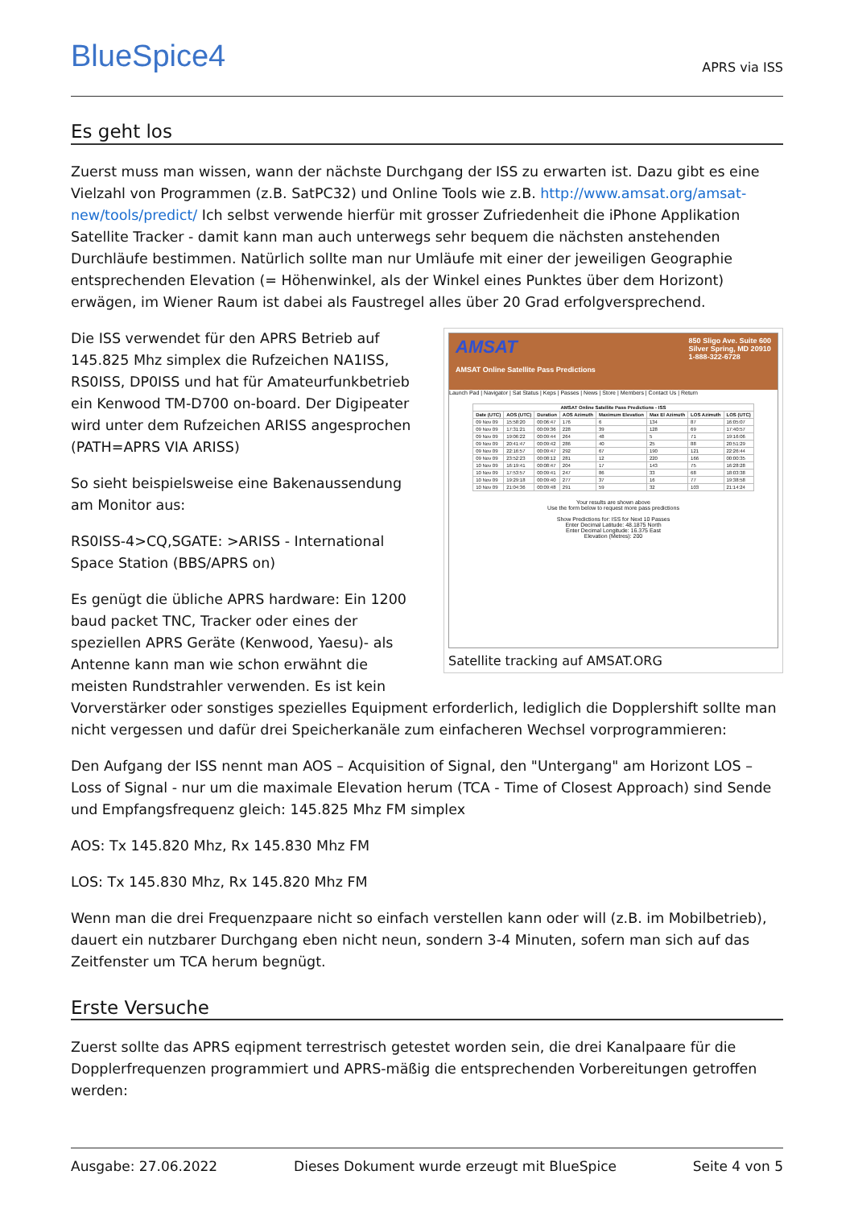BlueSpice4
APRS via ISS
Es geht los
Zuerst muss man wissen, wann der nächste Durchgang der ISS zu erwarten ist. Dazu gibt es eine Vielzahl von Programmen (z.B. SatPC32) und Online Tools wie z.B. http://www.amsat.org/amsat-new/tools/predict/ Ich selbst verwende hierfür mit grosser Zufriedenheit die iPhone Applikation Satellite Tracker - damit kann man auch unterwegs sehr bequem die nächsten anstehenden Durchläufe bestimmen. Natürlich sollte man nur Umläufe mit einer der jeweiligen Geographie entsprechenden Elevation (= Höhenwinkel, als der Winkel eines Punktes über dem Horizont) erwägen, im Wiener Raum ist dabei als Faustregel alles über 20 Grad erfolgversprechend.
AMSAT 850 Sligo Ave. Suite 600
Silver Spring, MD 20910
1-888-322-6728
AMSAT Online Satellite Pass Predictions
Launch Pad | Navigator | Sat Status | Keps | Passes | News | Store | Members | Contact Us | Return
| AMSAT Online Satellite Pass Predictions - ISS | | | | | | | |
| --- | --- | --- | --- | --- | --- | --- | --- |
| Date (UTC) | AOS (UTC) | Duration | AOS Azimuth | Maximum Elevation | Max El Azimuth | LOS Azimuth | LOS (UTC) |
| 09 Nov 09 | 15:58:20 | 00:06:47 | 176 | 6 | 134 | 87 | 16:05:07 |
| 09 Nov 09 | 17:31:21 | 00:09:36 | 228 | 39 | 128 | 69 | 17:40:57 |
| 09 Nov 09 | 19:06:22 | 00:09:44 | 264 | 48 | 5 | 71 | 19:16:06 |
| 09 Nov 09 | 20:41:47 | 00:09:42 | 286 | 40 | 25 | 88 | 20:51:29 |
| 09 Nov 09 | 22:16:57 | 00:09:47 | 292 | 67 | 190 | 121 | 22:26:44 |
| 09 Nov 09 | 23:52:23 | 00:08:12 | 281 | 12 | 220 | 166 | 00:00:35 |
| 10 Nov 09 | 16:19:41 | 00:08:47 | 204 | 17 | 143 | 75 | 16:28:28 |
| 10 Nov 09 | 17:53:57 | 00:09:41 | 247 | 86 | 33 | 68 | 18:03:38 |
| 10 Nov 09 | 19:29:18 | 00:09:40 | 277 | 37 | 16 | 77 | 19:38:58 |
| 10 Nov 09 | 21:04:36 | 00:09:48 | 291 | 59 | 32 | 103 | 21:14:24 |
Your results are shown above
Use the form below to request more pass predictions
Show Predictions for: ISS for Next 10 Passes
Enter Decimal Latitude: 48.1875 North
Enter Decimal Longitude: 16.375 East
Elevation (Metres): 200
Satellite tracking auf AMSAT.ORG
Die ISS verwendet für den APRS Betrieb auf 145.825 Mhz simplex die Rufzeichen NA1ISS, RS0ISS, DP0ISS und hat für Amateurfunkbetrieb ein Kenwood TM-D700 on-board. Der Digipeater wird unter dem Rufzeichen ARISS angesprochen (PATH=APRS VIA ARISS)
So sieht beispielsweise eine Bakenaussendung am Monitor aus:
RS0ISS-4>CQ,SGATE: >ARISS - International Space Station (BBS/APRS on)
Es genügt die übliche APRS hardware: Ein 1200 baud packet TNC, Tracker oder eines der speziellen APRS Geräte (Kenwood, Yaesu)- als Antenne kann man wie schon erwähnt die meisten Rundstrahler verwenden. Es ist kein Vorverstärker oder sonstiges spezielles Equipment erforderlich, lediglich die Dopplershift sollte man nicht vergessen und dafür drei Speicherkanäle zum einfacheren Wechsel vorprogrammieren:
Den Aufgang der ISS nennt man AOS – Acquisition of Signal, den "Untergang" am Horizont LOS – Loss of Signal - nur um die maximale Elevation herum (TCA - Time of Closest Approach) sind Sende und Empfangsfrequenz gleich: 145.825 Mhz FM simplex
AOS: Tx 145.820 Mhz, Rx 145.830 Mhz FM
LOS: Tx 145.830 Mhz, Rx 145.820 Mhz FM
Wenn man die drei Frequenzpaare nicht so einfach verstellen kann oder will (z.B. im Mobilbetrieb), dauert ein nutzbarer Durchgang eben nicht neun, sondern 3-4 Minuten, sofern man sich auf das Zeitfenster um TCA herum begnügt.
Erste Versuche
Zuerst sollte das APRS eqipment terrestrisch getestet worden sein, die drei Kanalpaare für die Dopplerfrequenzen programmiert und APRS-mäßig die entsprechenden Vorbereitungen getroffen werden:
Ausgabe: 27.06.2022 Dieses Dokument wurde erzeugt mit BlueSpice Seite 4 von 5